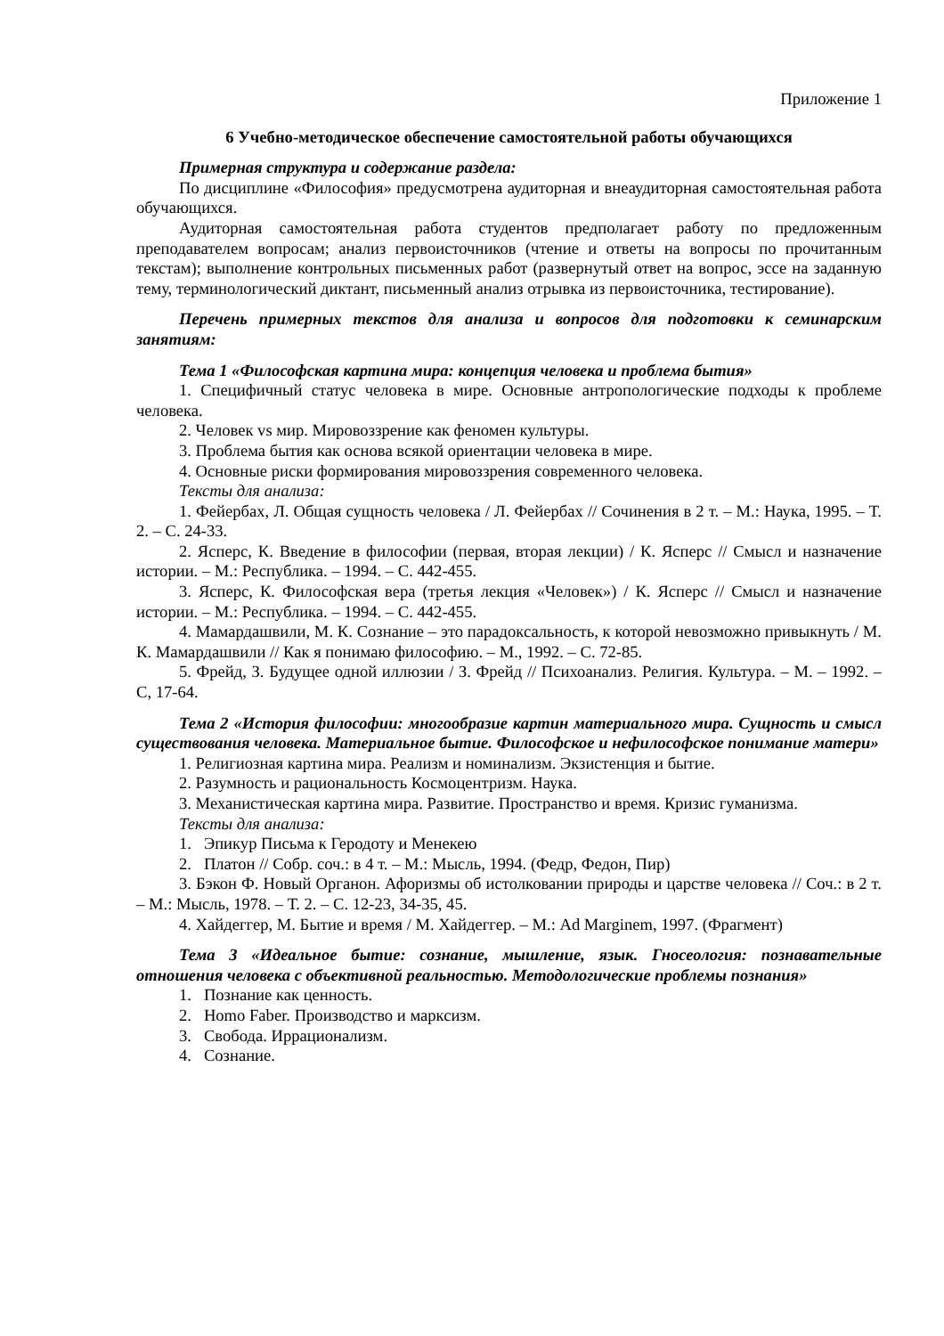Приложение 1
6 Учебно-методическое обеспечение самостоятельной работы обучающихся
Примерная структура и содержание раздела:
По дисциплине «Философия» предусмотрена аудиторная и внеаудиторная самостоятельная работа обучающихся.
Аудиторная самостоятельная работа студентов предполагает работу по предложенным преподавателем вопросам; анализ первоисточников (чтение и ответы на вопросы по прочитанным текстам); выполнение контрольных письменных работ (развернутый ответ на вопрос, эссе на заданную тему, терминологический диктант, письменный анализ отрывка из первоисточника, тестирование).
Перечень примерных текстов для анализа и вопросов для подготовки к семинарским занятиям:
Тема 1 «Философская картина мира: концепция человека и проблема бытия»
1. Специфичный статус человека в мире. Основные антропологические подходы к проблеме человека.
2. Человек vs мир. Мировоззрение как феномен культуры.
3. Проблема бытия как основа всякой ориентации человека в мире.
4. Основные риски формирования мировоззрения современного человека.
Тексты для анализа:
1. Фейербах, Л. Общая сущность человека / Л. Фейербах // Сочинения в 2 т. – М.: Наука, 1995. – Т. 2. – С. 24-33.
2. Ясперс, К. Введение в философии (первая, вторая лекции) / К. Ясперс // Смысл и назначение истории. – М.: Республика. – 1994. – С. 442-455.
3. Ясперс, К. Философская вера (третья лекция «Человек») / К. Ясперс // Смысл и назначение истории. – М.: Республика. – 1994. – С. 442-455.
4. Мамардашвили, М. К. Сознание – это парадоксальность, к которой невозможно привыкнуть / М. К. Мамардашвили // Как я понимаю философию. – М., 1992. – С. 72-85.
5. Фрейд, З. Будущее одной иллюзии / З. Фрейд // Психоанализ. Религия. Культура. – М. – 1992. – С, 17-64.
Тема 2 «История философии: многообразие картин материального мира. Сущность и смысл существования человека. Материальное бытие. Философское и нефилософское понимание матери»
1. Религиозная картина мира. Реализм и номинализм. Экзистенция и бытие.
2. Разумность и рациональность Космоцентризм. Наука.
3. Механистическая картина мира. Развитие. Пространство и время. Кризис гуманизма.
Тексты для анализа:
1. Эпикур Письма к Геродоту и Менекею
2. Платон // Собр. соч.: в 4 т. – М.: Мысль, 1994. (Федр, Федон, Пир)
3. Бэкон Ф. Новый Органон. Афоризмы об истолковании природы и царстве человека // Соч.: в 2 т. – М.: Мысль, 1978. – Т. 2. – С. 12-23, 34-35, 45.
4. Хайдеггер, М. Бытие и время / М. Хайдеггер. – М.: Ad Marginem, 1997. (Фрагмент)
Тема 3 «Идеальное бытие: сознание, мышление, язык. Гносеология: познавательные отношения человека с объективной реальностью. Методологические проблемы познания»
1. Познание как ценность.
2. Homo Faber. Производство и марксизм.
3. Свобода. Иррационализм.
4. Сознание.